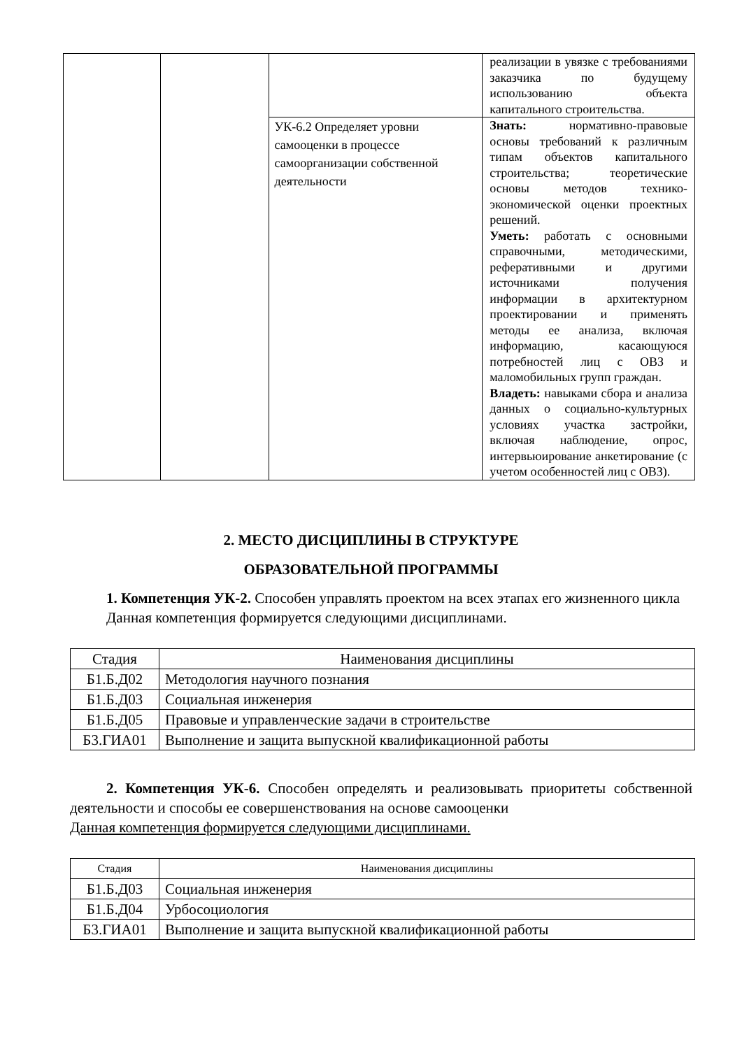| | | | реализации в увязке с требованиями заказчика по будущему использованию объекта капитального строительства. |
| | | УК-6.2 Определяет уровни самооценки в процессе самоорганизации собственной деятельности | Знать: нормативно-правовые основы требований к различным типам объектов капитального строительства; теоретические основы методов технико-экономической оценки проектных решений. Уметь: работать с основными справочными, методическими, реферативными и другими источниками получения информации в архитектурном проектировании и применять методы ее анализа, включая информацию, касающуюся потребностей лиц с ОВЗ и маломобильных групп граждан. Владеть: навыками сбора и анализа данных о социально-культурных условиях участка застройки, включая наблюдение, опрос, интервьюирование анкетирование (с учетом особенностей лиц с ОВЗ). |
2. МЕСТО ДИСЦИПЛИНЫ В СТРУКТУРЕ
ОБРАЗОВАТЕЛЬНОЙ ПРОГРАММЫ
1. Компетенция УК-2. Способен управлять проектом на всех этапах его жизненного цикла
Данная компетенция формируется следующими дисциплинами.
| Стадия | Наименования дисциплины |
| --- | --- |
| Б1.Б.Д02 | Методология научного познания |
| Б1.Б.Д03 | Социальная инженерия |
| Б1.Б.Д05 | Правовые и управленческие задачи в строительстве |
| Б3.ГИА01 | Выполнение и защита выпускной квалификационной работы |
2. Компетенция УК-6. Способен определять и реализовывать приоритеты собственной деятельности и способы ее совершенствования на основе самооценки
Данная компетенция формируется следующими дисциплинами.
| Стадия | Наименования дисциплины |
| --- | --- |
| Б1.Б.Д03 | Социальная инженерия |
| Б1.Б.Д04 | Урбосоциология |
| Б3.ГИА01 | Выполнение и защита выпускной квалификационной работы |